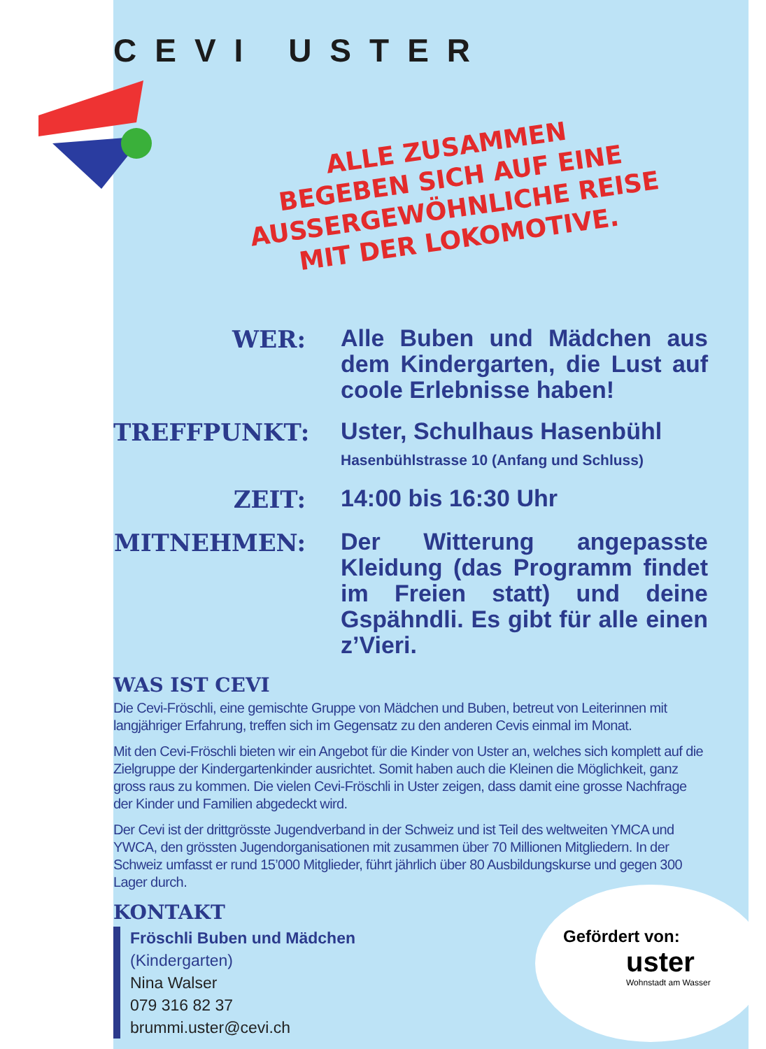CEVI USTER
ALLE ZUSAMMEN
BEGEBEN SICH AUF EINE
AUSSERGEWÖHNLICHE REISE
MIT DER LOKOMOTIVE.
WER:
Alle Buben und Mädchen aus dem Kindergarten, die Lust auf coole Erlebnisse haben!
TREFFPUNKT:
Uster, Schulhaus Hasenbühl
Hasenbühlstrasse 10 (Anfang und Schluss)
ZEIT:
14:00 bis 16:30 Uhr
MITNEHMEN:
Der Witterung angepasste Kleidung (das Programm findet im Freien statt) und deine Gspähndli. Es gibt für alle einen z’Vieri.
WAS IST CEVI
Die Cevi-Fröschli, eine gemischte Gruppe von Mädchen und Buben, betreut von Leiterinnen mit langjähriger Erfahrung, treffen sich im Gegensatz zu den anderen Cevis einmal im Monat.
Mit den Cevi-Fröschli bieten wir ein Angebot für die Kinder von Uster an, welches sich komplett auf die Zielgruppe der Kindergartenkinder ausrichtet. Somit haben auch die Kleinen die Möglichkeit, ganz gross raus zu kommen. Die vielen Cevi-Fröschli in Uster zeigen, dass damit eine grosse Nachfrage der Kinder und Familien abgedeckt wird.
Der Cevi ist der drittgrösste Jugendverband in der Schweiz und ist Teil des weltweiten YMCA und YWCA, den grössten Jugendorganisationen mit zusammen über 70 Millionen Mitgliedern. In der Schweiz umfasst er rund 15’000 Mitglieder, führt jährlich über 80 Ausbildungskurse und gegen 300 Lager durch.
KONTAKT
Fröschli Buben und Mädchen
(Kindergarten)
Nina Walser
079 316 82 37
brummi.uster@cevi.ch
Gefördert von:
uster
Wohnstadt am Wasser